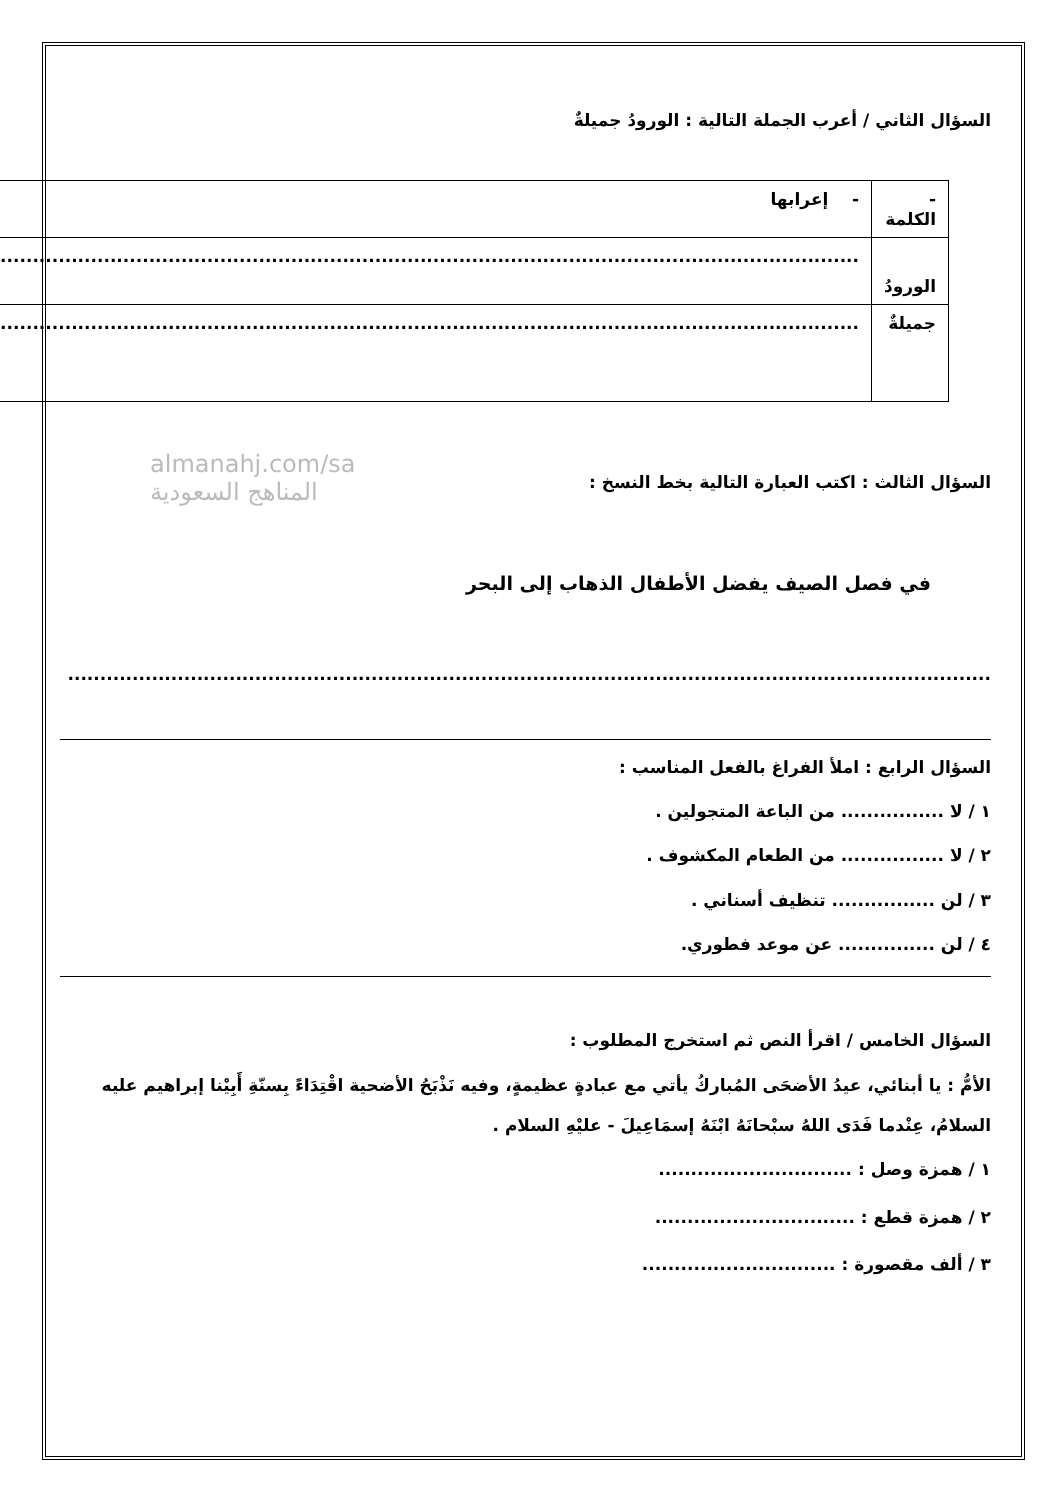السؤال الثاني / أعرب الجملة التالية : الورودُ جميلةٌ
| - الكلمة | - إعرابها |
| الورودُ | ........................................................................................................................................ |
| جميلةٌ | ........................................................................................................................................ |
almanahj.com/sa
المناهج السعودية
السؤال الثالث : اكتب العبارة التالية بخط النسخ :
في فصل الصيف يفضل الأطفال الذهاب إلى البحر
...............................................................................................................................................
السؤال الرابع : املأ الفراغ بالفعل المناسب :
١ / لا ................ من الباعة المتجولين .
٢ / لا ................ من الطعام المكشوف .
٣ / لن ................ تنظيف أسناني .
٤ / لن ............... عن موعد فطوري.
السؤال الخامس / اقرأ النص ثم استخرج المطلوب :
الأمُّ : يا أبنائي، عيدُ الأضحَى المُباركُ يأتي مع عبادةٍ عظيمةٍ، وفيه نَذْبَحُ الأضحية اقْتِدَاءً بِسنّةِ أَبِيْنا إبراهيم عليه السلامُ، عِنْدما فَدَى اللهُ سبْحانَهُ ابْنَهُ إسمَاعِيلَ - عليْهِ السلام .
١ / همزة وصل : ..............................
٢ / همزة قطع : ...............................
٣ / ألف مقصورة : ..............................